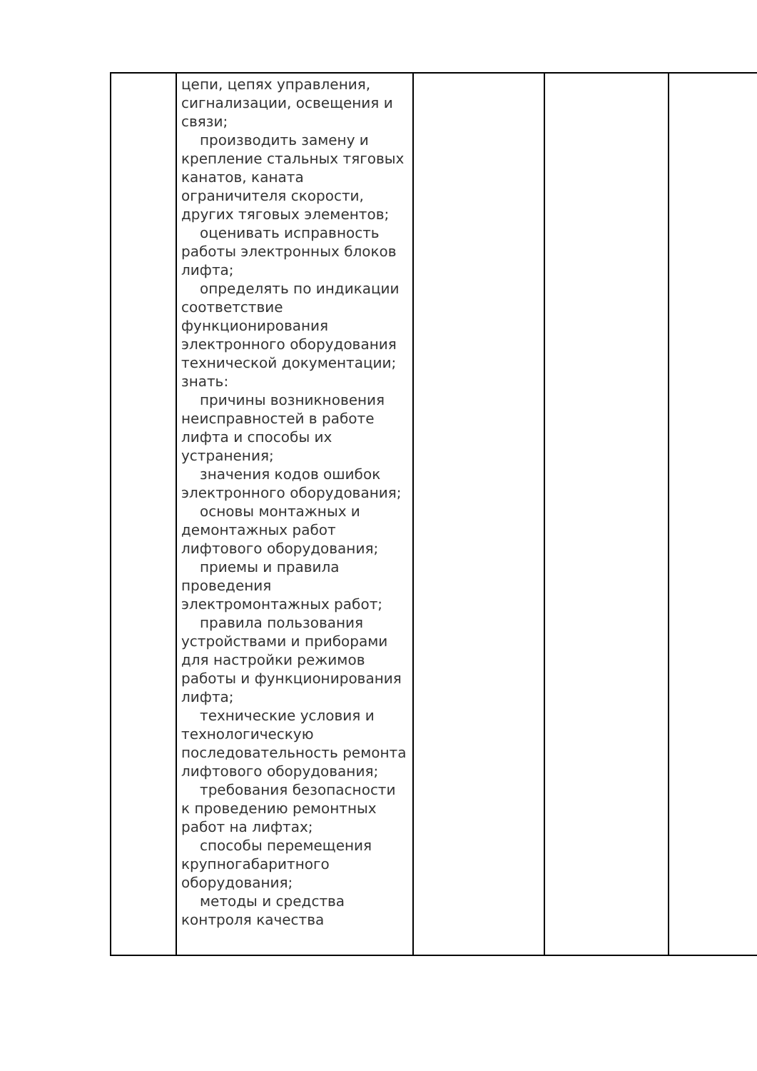| | цепи, цепях управления, сигнализации, освещения и связи; производить замену и крепление стальных тяговых канатов, каната ограничителя скорости, других тяговых элементов; оценивать исправность работы электронных блоков лифта; определять по индикации соответствие функционирования электронного оборудования технической документации; знать: причины возникновения неисправностей в работе лифта и способы их устранения; значения кодов ошибок электронного оборудования; основы монтажных и демонтажных работ лифтового оборудования; приемы и правила проведения электромонтажных работ; правила пользования устройствами и приборами для настройки режимов работы и функционирования лифта; технические условия и технологическую последовательность ремонта лифтового оборудования; требования безопасности к проведению ремонтных работ на лифтах; способы перемещения крупногабаритного оборудования; методы и средства контроля качества | | | |